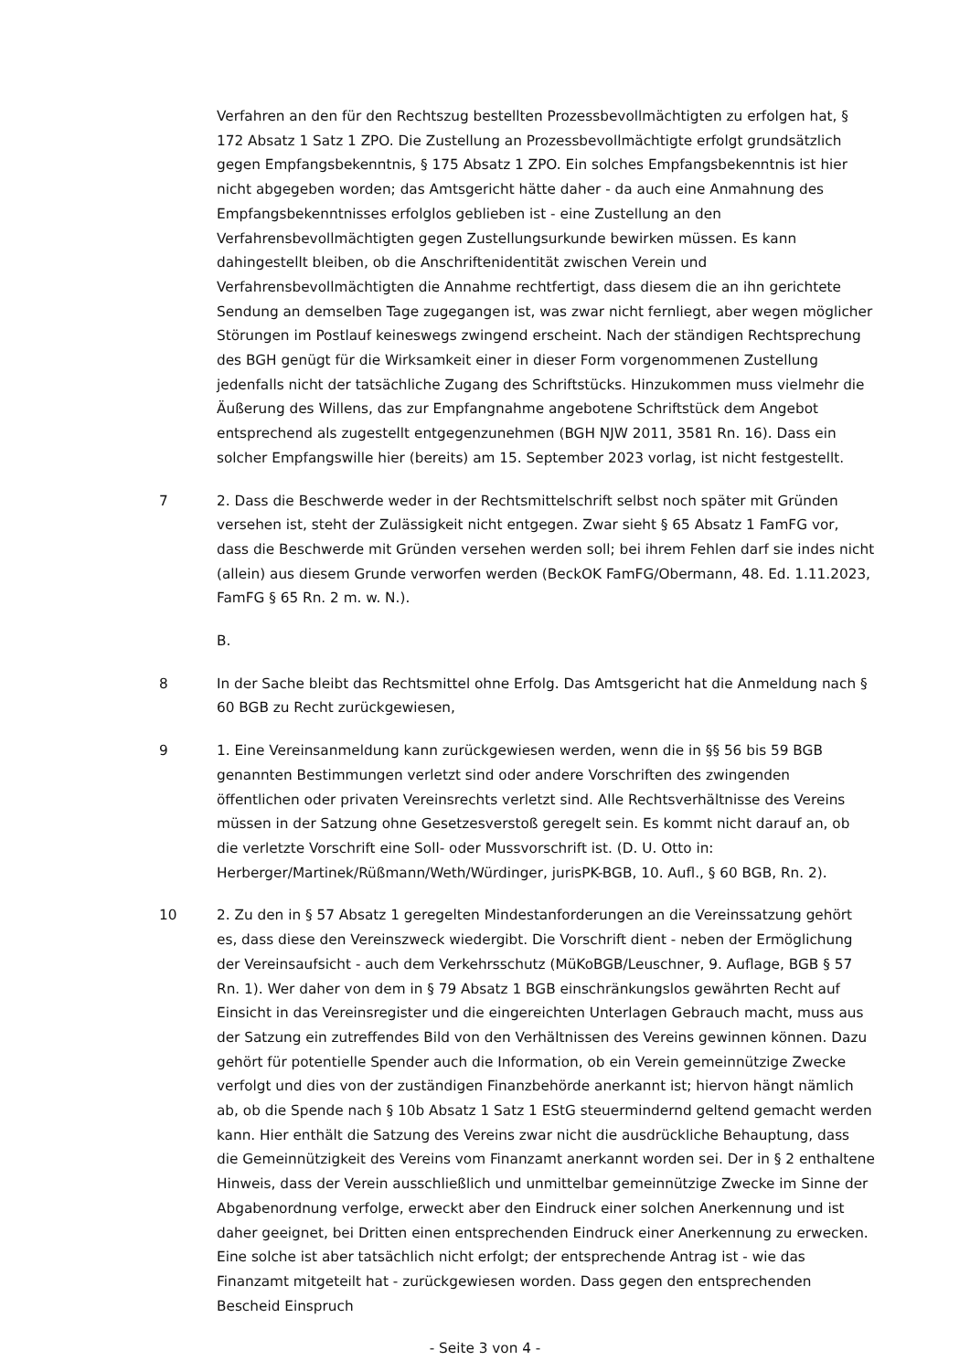Verfahren an den für den Rechtszug bestellten Prozessbevollmächtigten zu erfolgen hat, § 172 Absatz 1 Satz 1 ZPO. Die Zustellung an Prozessbevollmächtigte erfolgt grundsätzlich gegen Empfangsbekenntnis, § 175 Absatz 1 ZPO. Ein solches Empfangsbekenntnis ist hier nicht abgegeben worden; das Amtsgericht hätte daher - da auch eine Anmahnung des Empfangsbekenntnisses erfolglos geblieben ist - eine Zustellung an den Verfahrensbevollmächtigten gegen Zustellungsurkunde bewirken müssen. Es kann dahingestellt bleiben, ob die Anschriftenidentität zwischen Verein und Verfahrensbevollmächtigten die Annahme rechtfertigt, dass diesem die an ihn gerichtete Sendung an demselben Tage zugegangen ist, was zwar nicht fernliegt, aber wegen möglicher Störungen im Postlauf keineswegs zwingend erscheint. Nach der ständigen Rechtsprechung des BGH genügt für die Wirksamkeit einer in dieser Form vorgenommenen Zustellung jedenfalls nicht der tatsächliche Zugang des Schriftstücks. Hinzukommen muss vielmehr die Äußerung des Willens, das zur Empfangnahme angebotene Schriftstück dem Angebot entsprechend als zugestellt entgegenzunehmen (BGH NJW 2011, 3581 Rn. 16). Dass ein solcher Empfangswille hier (bereits) am 15. September 2023 vorlag, ist nicht festgestellt.
7 2. Dass die Beschwerde weder in der Rechtsmittelschrift selbst noch später mit Gründen versehen ist, steht der Zulässigkeit nicht entgegen. Zwar sieht § 65 Absatz 1 FamFG vor, dass die Beschwerde mit Gründen versehen werden soll; bei ihrem Fehlen darf sie indes nicht (allein) aus diesem Grunde verworfen werden (BeckOK FamFG/Obermann, 48. Ed. 1.11.2023, FamFG § 65 Rn. 2 m. w. N.).
B.
8 In der Sache bleibt das Rechtsmittel ohne Erfolg. Das Amtsgericht hat die Anmeldung nach § 60 BGB zu Recht zurückgewiesen,
9 1. Eine Vereinsanmeldung kann zurückgewiesen werden, wenn die in §§ 56 bis 59 BGB genannten Bestimmungen verletzt sind oder andere Vorschriften des zwingenden öffentlichen oder privaten Vereinsrechts verletzt sind. Alle Rechtsverhältnisse des Vereins müssen in der Satzung ohne Gesetzesverstoß geregelt sein. Es kommt nicht darauf an, ob die verletzte Vorschrift eine Soll- oder Mussvorschrift ist. (D. U. Otto in: Herberger/Martinek/Rüßmann/Weth/Würdinger, jurisPK-BGB, 10. Aufl., § 60 BGB, Rn. 2).
10 2. Zu den in § 57 Absatz 1 geregelten Mindestanforderungen an die Vereinssatzung gehört es, dass diese den Vereinszweck wiedergibt. Die Vorschrift dient - neben der Ermöglichung der Vereinsaufsicht - auch dem Verkehrsschutz (MüKoBGB/Leuschner, 9. Auflage, BGB § 57 Rn. 1). Wer daher von dem in § 79 Absatz 1 BGB einschränkungslos gewährten Recht auf Einsicht in das Vereinsregister und die eingereichten Unterlagen Gebrauch macht, muss aus der Satzung ein zutreffendes Bild von den Verhältnissen des Vereins gewinnen können. Dazu gehört für potentielle Spender auch die Information, ob ein Verein gemeinnützige Zwecke verfolgt und dies von der zuständigen Finanzbehörde anerkannt ist; hiervon hängt nämlich ab, ob die Spende nach § 10b Absatz 1 Satz 1 EStG steuermindernd geltend gemacht werden kann. Hier enthält die Satzung des Vereins zwar nicht die ausdrückliche Behauptung, dass die Gemeinnützigkeit des Vereins vom Finanzamt anerkannt worden sei. Der in § 2 enthaltene Hinweis, dass der Verein ausschließlich und unmittelbar gemeinnützige Zwecke im Sinne der Abgabenordnung verfolge, erweckt aber den Eindruck einer solchen Anerkennung und ist daher geeignet, bei Dritten einen entsprechenden Eindruck einer Anerkennung zu erwecken. Eine solche ist aber tatsächlich nicht erfolgt; der entsprechende Antrag ist - wie das Finanzamt mitgeteilt hat - zurückgewiesen worden. Dass gegen den entsprechenden Bescheid Einspruch
- Seite 3 von 4 -